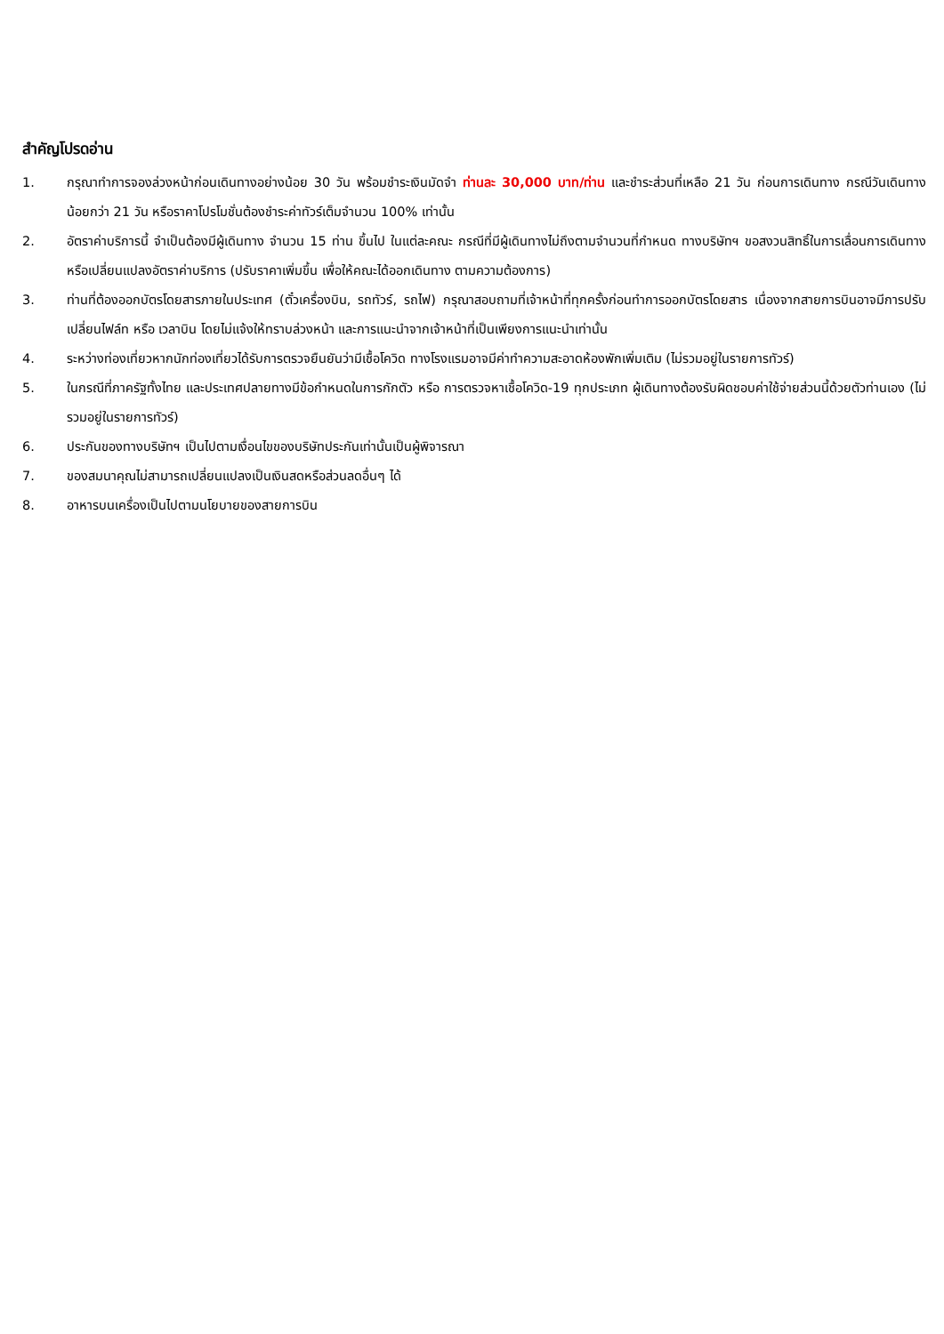สำคัญโปรดอ่าน
1. กรุณาทำการจองล่วงหน้าก่อนเดินทางอย่างน้อย 30 วัน พร้อมชำระเงินมัดจำ ท่านละ 30,000 บาท/ท่าน และชำระส่วนที่เหลือ 21 วัน ก่อนการเดินทาง กรณีวันเดินทางน้อยกว่า 21 วัน หรือราคาโปรโมชั่นต้องชำระค่าทัวร์เต็มจำนวน 100% เท่านั้น
2. อัตราค่าบริการนี้ จำเป็นต้องมีผู้เดินทาง จำนวน 15 ท่าน ขึ้นไป ในแต่ละคณะ กรณีที่มีผู้เดินทางไม่ถึงตามจำนวนที่กำหนด ทางบริษัทฯ ขอสงวนสิทธิ์ในการเลื่อนการเดินทาง หรือเปลี่ยนแปลงอัตราค่าบริการ (ปรับราคาเพิ่มขึ้น เพื่อให้คณะได้ออกเดินทาง ตามความต้องการ)
3. ท่านที่ต้องออกบัตรโดยสารภายในประเทศ (ตั๋วเครื่องบิน, รถทัวร์, รถไฟ) กรุณาสอบถามที่เจ้าหน้าที่ทุกครั้งก่อนทำการออกบัตรโดยสาร เนื่องจากสายการบินอาจมีการปรับเปลี่ยนไฟล์ท หรือ เวลาบิน โดยไม่แจ้งให้ทราบล่วงหน้า และการแนะนำจากเจ้าหน้าที่เป็นเพียงการแนะนำเท่านั้น
4. ระหว่างท่องเที่ยวหากนักท่องเที่ยวได้รับการตรวจยืนยันว่ามีเชื้อโควิด ทางโรงแรมอาจมีค่าทำความสะอาดห้องพักเพิ่มเติม (ไม่รวมอยู่ในรายการทัวร์)
5. ในกรณีที่ภาครัฐทั้งไทย และประเทศปลายทางมีข้อกำหนดในการกักตัว หรือ การตรวจหาเชื้อโควิด-19 ทุกประเภท ผู้เดินทางต้องรับผิดชอบค่าใช้จ่ายส่วนนี้ด้วยตัวท่านเอง (ไม่รวมอยู่ในรายการทัวร์)
6. ประกันของทางบริษัทฯ เป็นไปตามเงื่อนไขของบริษัทประกันเท่านั้นเป็นผู้พิจารณา
7. ของสมนาคุณไม่สามารถเปลี่ยนแปลงเป็นเงินสดหรือส่วนลดอื่นๆ ได้
8. อาหารบนเครื่องเป็นไปตามนโยบายของสายการบิน